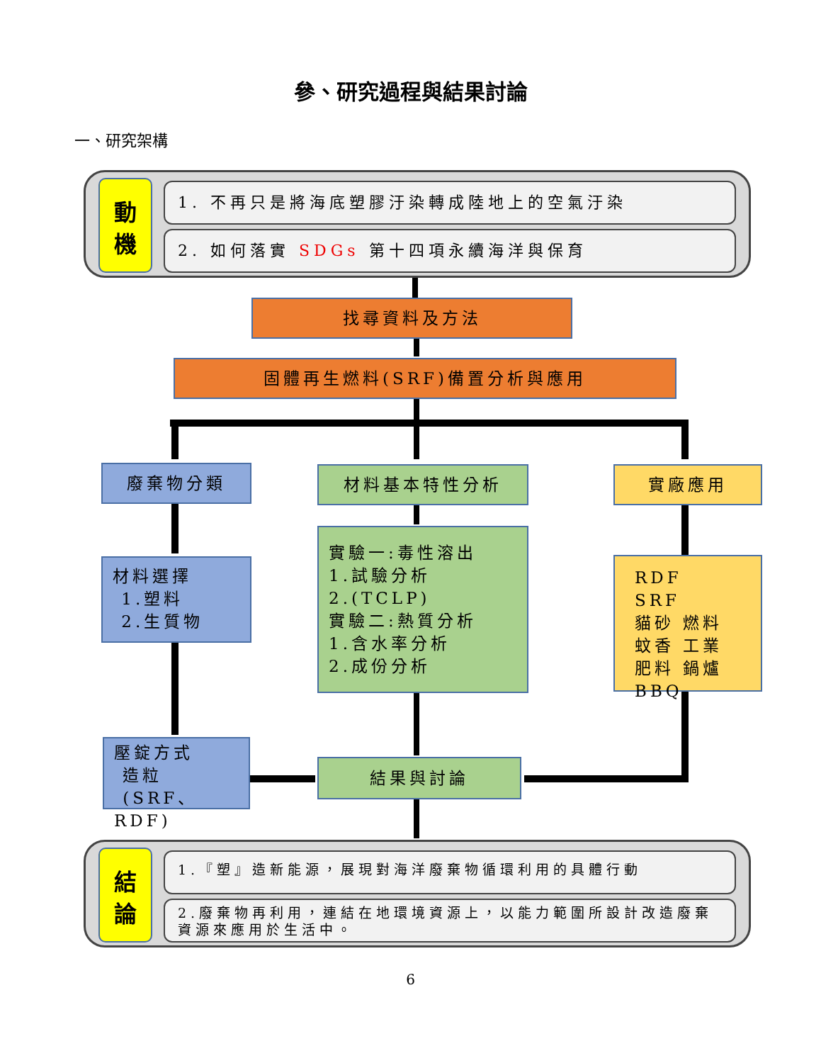參、研究過程與結果討論
一、研究架構
動
機
1. 不再只是將海底塑膠汙染轉成陸地上的空氣汙染
2. 如何落實 SDGs 第十四項永續海洋與保育
找尋資料及方法
固體再生燃料(SRF)備置分析與應用
廢棄物分類 材料基本特性分析 實廠應用
材料選擇
1.塑料
2.生質物
實驗一:毒性溶出
1.試驗分析
2.(TCLP)
實驗二:熱質分析
1.含水率分析
2.成份分析
RDF　SRF
貓砂 燃料
蚊香 工業
肥料 鍋爐
BBQ
壓錠方式
造粒
(SRF、RDF)
結果與討論
結
論
1.『塑』造新能源，展現對海洋廢棄物循環利用的具體行動
2.廢棄物再利用，連結在地環境資源上，以能力範圍所設計改造廢棄資源來應用於生活中。
6